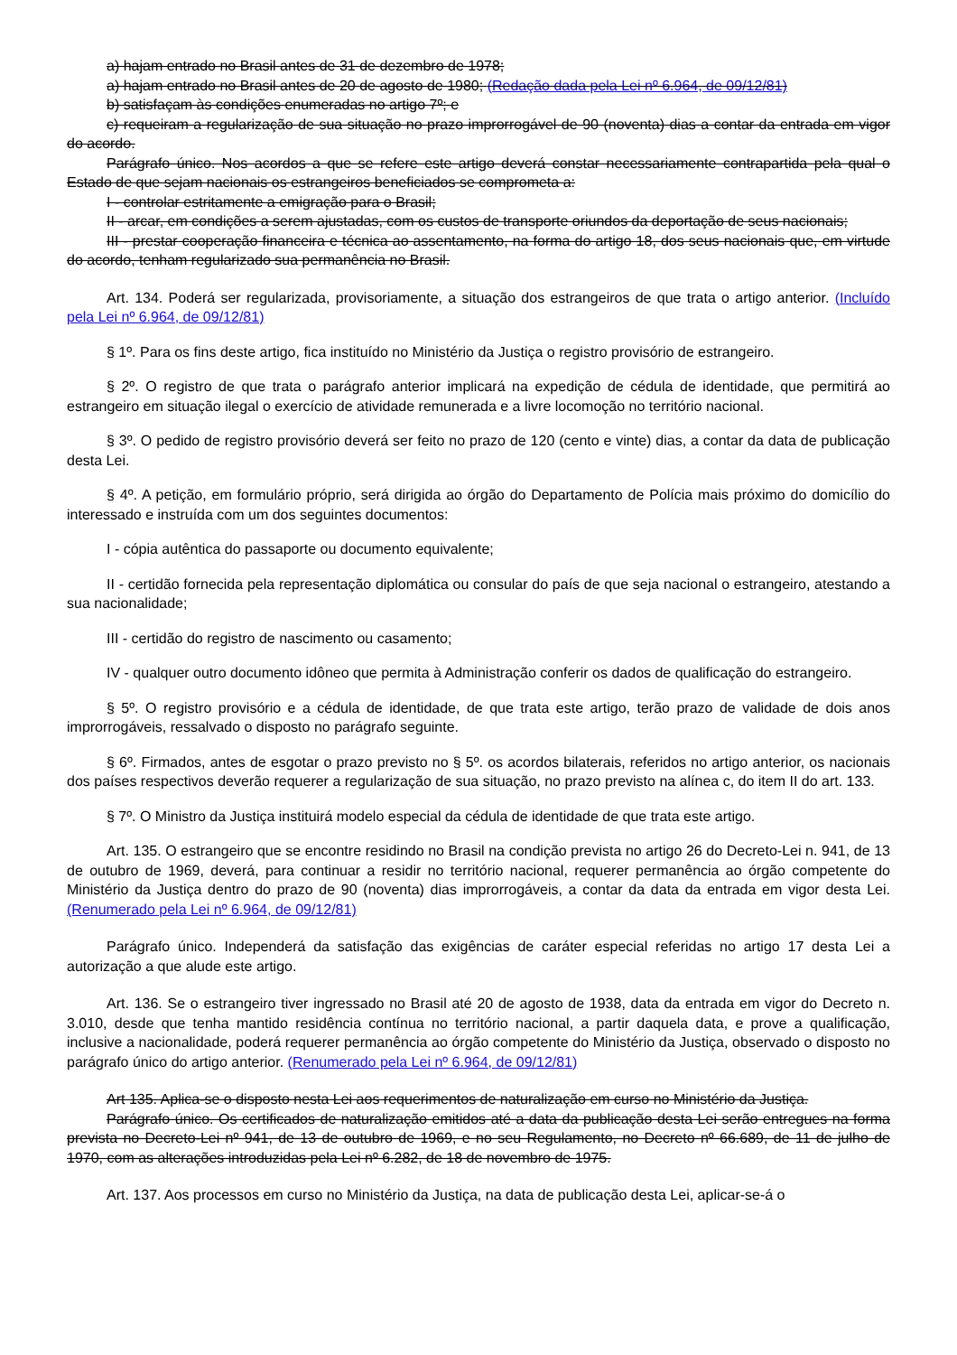a) hajam entrado no Brasil antes de 31 de dezembro de 1978;
a) hajam entrado no Brasil antes de 20 de agosto de 1980; (Redação dada pela Lei nº 6.964, de 09/12/81)
b) satisfaçam às condições enumeradas no artigo 7º; e
c) requeiram a regularização de sua situação no prazo improrrogável de 90 (noventa) dias a contar da entrada em vigor do acordo.
Parágrafo único. Nos acordos a que se refere este artigo deverá constar necessariamente contrapartida pela qual o Estado de que sejam nacionais os estrangeiros beneficiados se comprometa a:
I - controlar estritamente a emigração para o Brasil;
II - arcar, em condições a serem ajustadas, com os custos de transporte oriundos da deportação de seus nacionais;
III - prestar cooperação financeira e técnica ao assentamento, na forma do artigo 18, dos seus nacionais que, em virtude do acordo, tenham regularizado sua permanência no Brasil.
Art. 134. Poderá ser regularizada, provisoriamente, a situação dos estrangeiros de que trata o artigo anterior. (Incluído pela Lei nº 6.964, de 09/12/81)
§ 1º. Para os fins deste artigo, fica instituído no Ministério da Justiça o registro provisório de estrangeiro.
§ 2º. O registro de que trata o parágrafo anterior implicará na expedição de cédula de identidade, que permitirá ao estrangeiro em situação ilegal o exercício de atividade remunerada e a livre locomoção no território nacional.
§ 3º. O pedido de registro provisório deverá ser feito no prazo de 120 (cento e vinte) dias, a contar da data de publicação desta Lei.
§ 4º. A petição, em formulário próprio, será dirigida ao órgão do Departamento de Polícia mais próximo do domicílio do interessado e instruída com um dos seguintes documentos:
I - cópia autêntica do passaporte ou documento equivalente;
II - certidão fornecida pela representação diplomática ou consular do país de que seja nacional o estrangeiro, atestando a sua nacionalidade;
III - certidão do registro de nascimento ou casamento;
IV - qualquer outro documento idôneo que permita à Administração conferir os dados de qualificação do estrangeiro.
§ 5º. O registro provisório e a cédula de identidade, de que trata este artigo, terão prazo de validade de dois anos improrrogáveis, ressalvado o disposto no parágrafo seguinte.
§ 6º. Firmados, antes de esgotar o prazo previsto no § 5º. os acordos bilaterais, referidos no artigo anterior, os nacionais dos países respectivos deverão requerer a regularização de sua situação, no prazo previsto na alínea c, do item II do art. 133.
§ 7º. O Ministro da Justiça instituirá modelo especial da cédula de identidade de que trata este artigo.
Art. 135. O estrangeiro que se encontre residindo no Brasil na condição prevista no artigo 26 do Decreto-Lei n. 941, de 13 de outubro de 1969, deverá, para continuar a residir no território nacional, requerer permanência ao órgão competente do Ministério da Justiça dentro do prazo de 90 (noventa) dias improrrogáveis, a contar da data da entrada em vigor desta Lei. (Renumerado pela Lei nº 6.964, de 09/12/81)
Parágrafo único. Independerá da satisfação das exigências de caráter especial referidas no artigo 17 desta Lei a autorização a que alude este artigo.
Art. 136. Se o estrangeiro tiver ingressado no Brasil até 20 de agosto de 1938, data da entrada em vigor do Decreto n. 3.010, desde que tenha mantido residência contínua no território nacional, a partir daquela data, e prove a qualificação, inclusive a nacionalidade, poderá requerer permanência ao órgão competente do Ministério da Justiça, observado o disposto no parágrafo único do artigo anterior. (Renumerado pela Lei nº 6.964, de 09/12/81)
Art 135. Aplica-se o disposto nesta Lei aos requerimentos de naturalização em curso no Ministério da Justiça.
Parágrafo único. Os certificados de naturalização emitidos até a data da publicação desta Lei serão entregues na forma prevista no Decreto-Lei nº 941, de 13 de outubro de 1969, e no seu Regulamento, no Decreto nº 66.689, de 11 de julho de 1970, com as alterações introduzidas pela Lei nº 6.282, de 18 de novembro de 1975.
Art. 137. Aos processos em curso no Ministério da Justiça, na data de publicação desta Lei, aplicar-se-á o